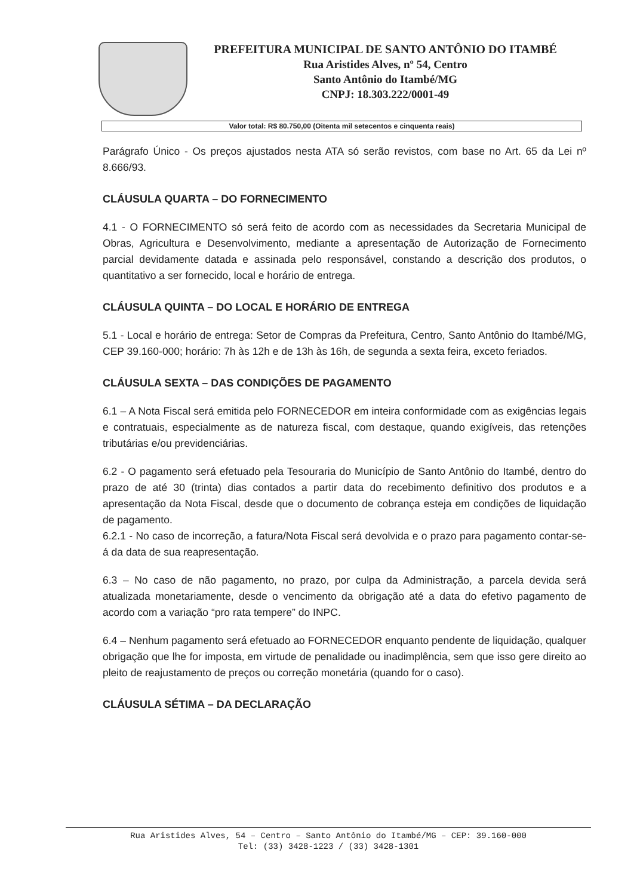PREFEITURA MUNICIPAL DE SANTO ANTÔNIO DO ITAMBÉ
Rua Aristides Alves, nº 54, Centro
Santo Antônio do Itambé/MG
CNPJ: 18.303.222/0001-49
| Valor total: R$ 80.750,00 (Oitenta mil setecentos e cinquenta reais) |
Parágrafo Único - Os preços ajustados nesta ATA só serão revistos, com base no Art. 65 da Lei nº 8.666/93.
CLÁUSULA QUARTA – DO FORNECIMENTO
4.1 - O FORNECIMENTO só será feito de acordo com as necessidades da Secretaria Municipal de Obras, Agricultura e Desenvolvimento, mediante a apresentação de Autorização de Fornecimento parcial devidamente datada e assinada pelo responsável, constando a descrição dos produtos, o quantitativo a ser fornecido, local e horário de entrega.
CLÁUSULA QUINTA – DO LOCAL E HORÁRIO DE ENTREGA
5.1 - Local e horário de entrega: Setor de Compras da Prefeitura, Centro, Santo Antônio do Itambé/MG, CEP 39.160-000; horário: 7h às 12h e de 13h às 16h, de segunda a sexta feira, exceto feriados.
CLÁUSULA SEXTA – DAS CONDIÇÕES DE PAGAMENTO
6.1 – A Nota Fiscal será emitida pelo FORNECEDOR em inteira conformidade com as exigências legais e contratuais, especialmente as de natureza fiscal, com destaque, quando exigíveis, das retenções tributárias e/ou previdenciárias.
6.2 - O pagamento será efetuado pela Tesouraria do Município de Santo Antônio do Itambé, dentro do prazo de até 30 (trinta) dias contados a partir data do recebimento definitivo dos produtos e a apresentação da Nota Fiscal, desde que o documento de cobrança esteja em condições de liquidação de pagamento.
6.2.1 - No caso de incorreção, a fatura/Nota Fiscal será devolvida e o prazo para pagamento contar-se-á da data de sua reapresentação.
6.3 – No caso de não pagamento, no prazo, por culpa da Administração, a parcela devida será atualizada monetariamente, desde o vencimento da obrigação até a data do efetivo pagamento de acordo com a variação “pro rata tempere” do INPC.
6.4 – Nenhum pagamento será efetuado ao FORNECEDOR enquanto pendente de liquidação, qualquer obrigação que lhe for imposta, em virtude de penalidade ou inadimplência, sem que isso gere direito ao pleito de reajustamento de preços ou correção monetária (quando for o caso).
CLÁUSULA SÉTIMA – DA DECLARAÇÃO
Rua Aristides Alves, 54 – Centro – Santo Antônio do Itambé/MG – CEP: 39.160-000
Tel: (33) 3428-1223 / (33) 3428-1301